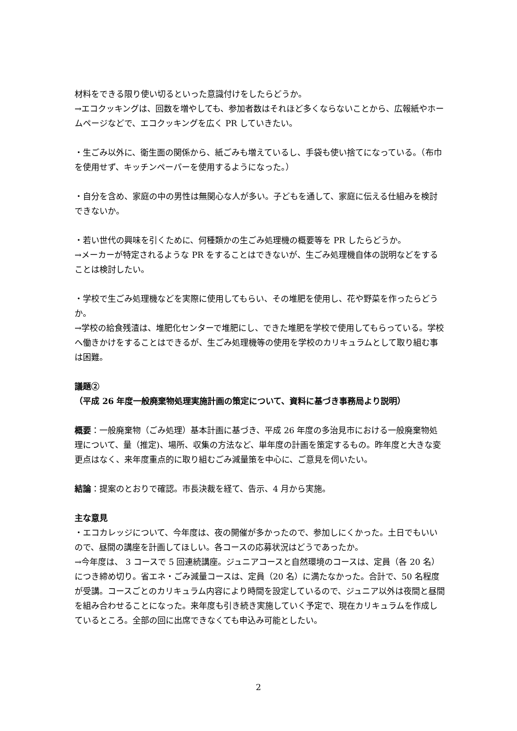材料をできる限り使い切るといった意識付けをしたらどうか。
→エコクッキングは、回数を増やしても、参加者数はそれほど多くならないことから、広報紙やホームページなどで、エコクッキングを広く PR していきたい。
・生ごみ以外に、衛生面の関係から、紙ごみも増えているし、手袋も使い捨てになっている。（布巾を使用せず、キッチンペーパーを使用するようになった。）
・自分を含め、家庭の中の男性は無関心な人が多い。子どもを通して、家庭に伝える仕組みを検討できないか。
・若い世代の興味を引くために、何種類かの生ごみ処理機の概要等を PR したらどうか。
→メーカーが特定されるような PR をすることはできないが、生ごみ処理機自体の説明などをすることは検討したい。
・学校で生ごみ処理機などを実際に使用してもらい、その堆肥を使用し、花や野菜を作ったらどうか。
→学校の給食残渣は、堆肥化センターで堆肥にし、できた堆肥を学校で使用してもらっている。学校へ働きかけをすることはできるが、生ごみ処理機等の使用を学校のカリキュラムとして取り組む事は困難。
議題②
（平成 26 年度一般廃棄物処理実施計画の策定について、資料に基づき事務局より説明）
概要：一般廃棄物（ごみ処理）基本計画に基づき、平成 26 年度の多治見市における一般廃棄物処理について、量（推定)、場所、収集の方法など、単年度の計画を策定するもの。昨年度と大きな変更点はなく、来年度重点的に取り組むごみ減量策を中心に、ご意見を伺いたい。
結論：提案のとおりで確認。市長決裁を経て、告示、4 月から実施。
主な意見
・エコカレッジについて、今年度は、夜の開催が多かったので、参加しにくかった。土日でもいいので、昼間の講座を計画してほしい。各コースの応募状況はどうであったか。
→今年度は、 3 コースで 5 回連続講座。ジュニアコースと自然環境のコースは、定員（各 20 名）につき締め切り。省エネ・ごみ減量コースは、定員（20 名）に満たなかった。合計で、50 名程度が受講。コースごとのカリキュラム内容により時間を設定しているので、ジュニア以外は夜間と昼間を組み合わせることになった。来年度も引き続き実施していく予定で、現在カリキュラムを作成しているところ。全部の回に出席できなくても申込み可能としたい。
2